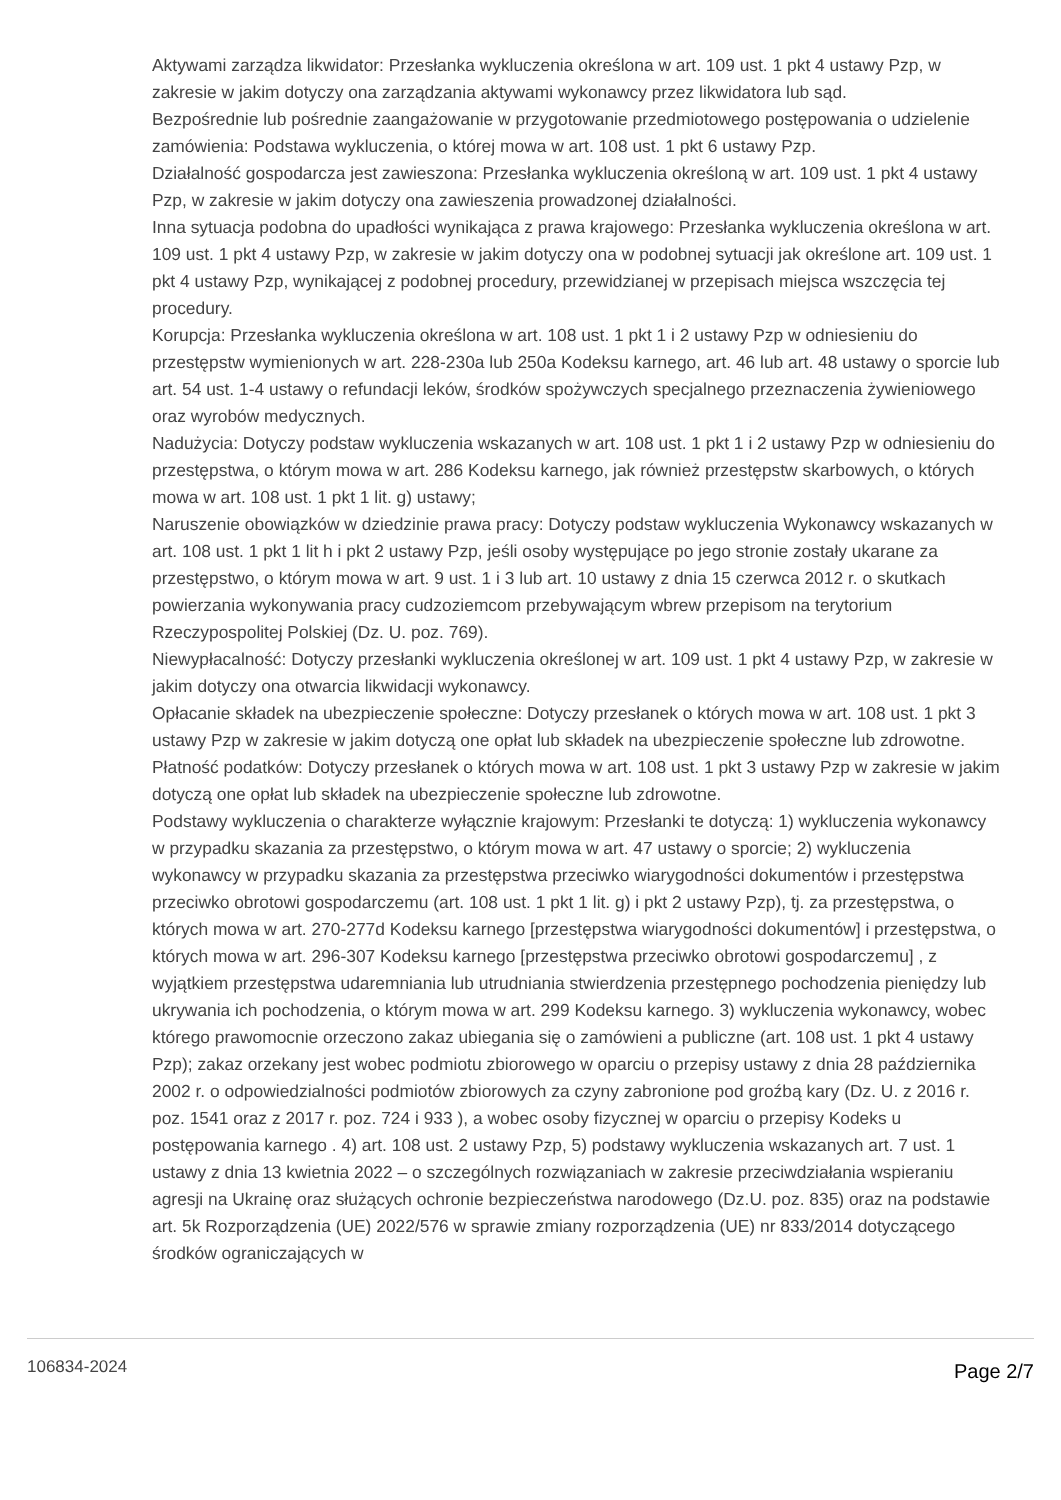Aktywami zarządza likwidator: Przesłanka wykluczenia określona w art. 109 ust. 1 pkt 4 ustawy Pzp, w zakresie w jakim dotyczy ona zarządzania aktywami wykonawcy przez likwidatora lub sąd.
Bezpośrednie lub pośrednie zaangażowanie w przygotowanie przedmiotowego postępowania o udzielenie zamówienia: Podstawa wykluczenia, o której mowa w art. 108 ust. 1 pkt 6 ustawy Pzp.
Działalność gospodarcza jest zawieszona: Przesłanka wykluczenia określoną w art. 109 ust. 1 pkt 4 ustawy Pzp, w zakresie w jakim dotyczy ona zawieszenia prowadzonej działalności.
Inna sytuacja podobna do upadłości wynikająca z prawa krajowego: Przesłanka wykluczenia określona w art. 109 ust. 1 pkt 4 ustawy Pzp, w zakresie w jakim dotyczy ona w podobnej sytuacji jak określone art. 109 ust. 1 pkt 4 ustawy Pzp, wynikającej z podobnej procedury, przewidzianej w przepisach miejsca wszczęcia tej procedury.
Korupcja: Przesłanka wykluczenia określona w art. 108 ust. 1 pkt 1 i 2 ustawy Pzp w odniesieniu do przestępstw wymienionych w art. 228-230a lub 250a Kodeksu karnego, art. 46 lub art. 48 ustawy o sporcie lub art. 54 ust. 1-4 ustawy o refundacji leków, środków spożywczych specjalnego przeznaczenia żywieniowego oraz wyrobów medycznych.
Nadużycia: Dotyczy podstaw wykluczenia wskazanych w art. 108 ust. 1 pkt 1 i 2 ustawy Pzp w odniesieniu do przestępstwa, o którym mowa w art. 286 Kodeksu karnego, jak również przestępstw skarbowych, o których mowa w art. 108 ust. 1 pkt 1 lit. g) ustawy;
Naruszenie obowiązków w dziedzinie prawa pracy: Dotyczy podstaw wykluczenia Wykonawcy wskazanych w art. 108 ust. 1 pkt 1 lit h i pkt 2 ustawy Pzp, jeśli osoby występujące po jego stronie zostały ukarane za przestępstwo, o którym mowa w art. 9 ust. 1 i 3 lub art. 10 ustawy z dnia 15 czerwca 2012 r. o skutkach powierzania wykonywania pracy cudzoziemcom przebywającym wbrew przepisom na terytorium Rzeczypospolitej Polskiej (Dz. U. poz. 769).
Niewypłacalność: Dotyczy przesłanki wykluczenia określonej w art. 109 ust. 1 pkt 4 ustawy Pzp, w zakresie w jakim dotyczy ona otwarcia likwidacji wykonawcy.
Opłacanie składek na ubezpieczenie społeczne: Dotyczy przesłanek o których mowa w art. 108 ust. 1 pkt 3 ustawy Pzp w zakresie w jakim dotyczą one opłat lub składek na ubezpieczenie społeczne lub zdrowotne.
Płatność podatków: Dotyczy przesłanek o których mowa w art. 108 ust. 1 pkt 3 ustawy Pzp w zakresie w jakim dotyczą one opłat lub składek na ubezpieczenie społeczne lub zdrowotne.
Podstawy wykluczenia o charakterze wyłącznie krajowym: Przesłanki te dotyczą: 1) wykluczenia wykonawcy w przypadku skazania za przestępstwo, o którym mowa w art. 47 ustawy o sporcie; 2) wykluczenia wykonawcy w przypadku skazania za przestępstwa przeciwko wiarygodności dokumentów i przestępstwa przeciwko obrotowi gospodarczemu (art. 108 ust. 1 pkt 1 lit. g) i pkt 2 ustawy Pzp), tj. za przestępstwa, o których mowa w art. 270-277d Kodeksu karnego [przestępstwa wiarygodności dokumentów] i przestępstwa, o których mowa w art. 296-307 Kodeksu karnego [przestępstwa przeciwko obrotowi gospodarczemu] , z wyjątkiem przestępstwa udaremniania lub utrudniania stwierdzenia przestępnego pochodzenia pieniędzy lub ukrywania ich pochodzenia, o którym mowa w art. 299 Kodeksu karnego. 3) wykluczenia wykonawcy, wobec którego prawomocnie orzeczono zakaz ubiegania się o zamówieni a publiczne (art. 108 ust. 1 pkt 4 ustawy Pzp); zakaz orzekany jest wobec podmiotu zbiorowego w oparciu o przepisy ustawy z dnia 28 października 2002 r. o odpowiedzialności podmiotów zbiorowych za czyny zabronione pod groźbą kary (Dz. U. z 2016 r. poz. 1541 oraz z 2017 r. poz. 724 i 933 ), a wobec osoby fizycznej w oparciu o przepisy Kodeks u postępowania karnego . 4) art. 108 ust. 2 ustawy Pzp, 5) podstawy wykluczenia wskazanych art. 7 ust. 1 ustawy z dnia 13 kwietnia 2022 – o szczególnych rozwiązaniach w zakresie przeciwdziałania wspieraniu agresji na Ukrainę oraz służących ochronie bezpieczeństwa narodowego (Dz.U. poz. 835) oraz na podstawie art. 5k Rozporządzenia (UE) 2022/576 w sprawie zmiany rozporządzenia (UE) nr 833/2014 dotyczącego środków ograniczających w
106834-2024 Page 2/7